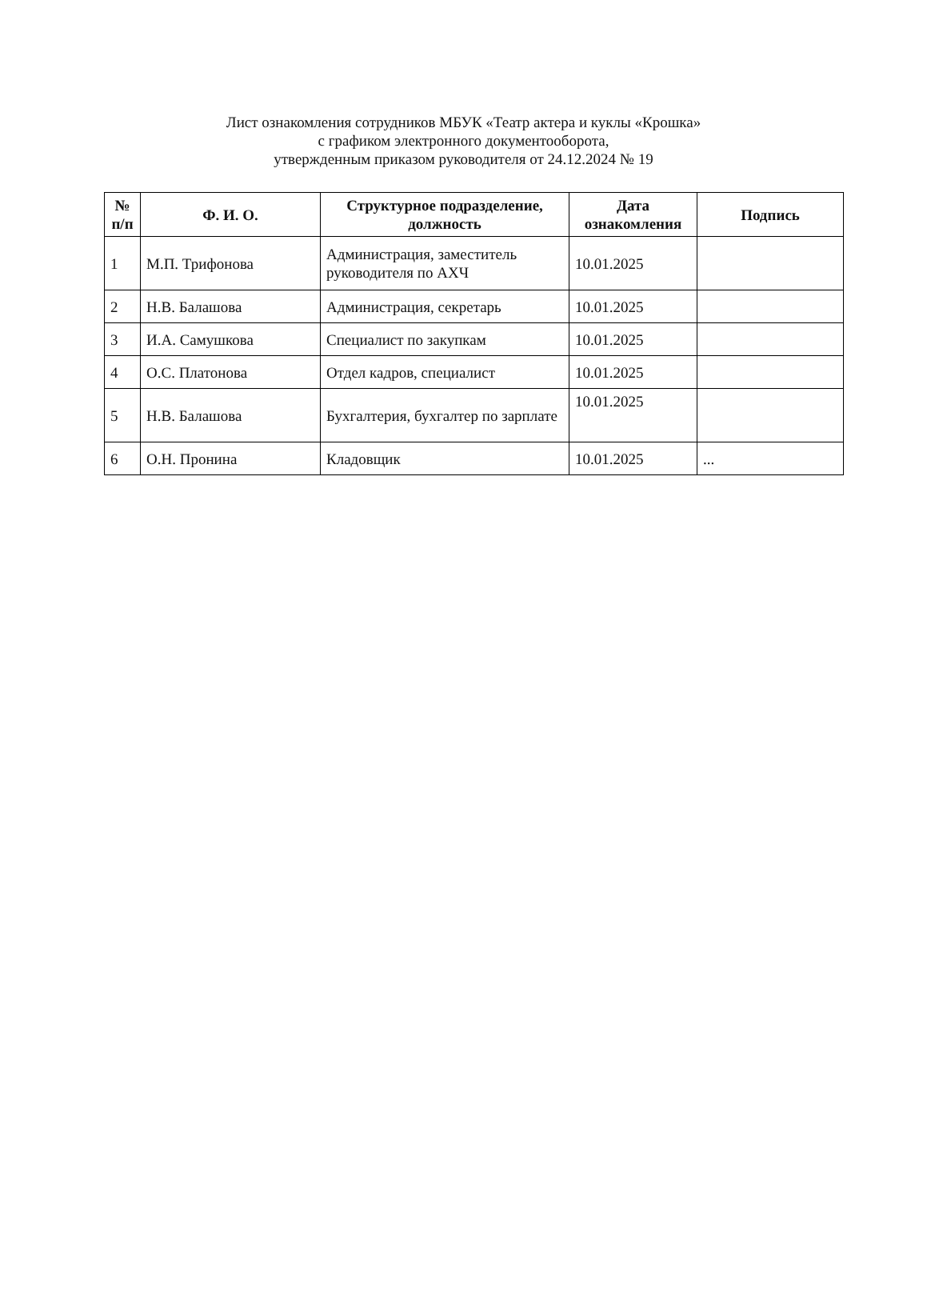Лист ознакомления сотрудников МБУК «Театр актера и куклы «Крошка»
с графиком электронного документооборота,
утвержденным приказом руководителя от 24.12.2024 № 19
| № п/п | Ф. И. О. | Структурное подразделение, должность | Дата ознакомления | Подпись |
| --- | --- | --- | --- | --- |
| 1 | М.П. Трифонова | Администрация, заместитель руководителя по АХЧ | 10.01.2025 | |
| 2 | Н.В. Балашова | Администрация, секретарь | 10.01.2025 | |
| 3 | И.А. Самушкова | Специалист по закупкам | 10.01.2025 | |
| 4 | О.С. Платонова | Отдел кадров, специалист | 10.01.2025 | |
| 5 | Н.В. Балашова | Бухгалтерия, бухгалтер по зарплате | 10.01.2025 | |
| 6 | О.Н. Пронина | Кладовщик | 10.01.2025 | ... |